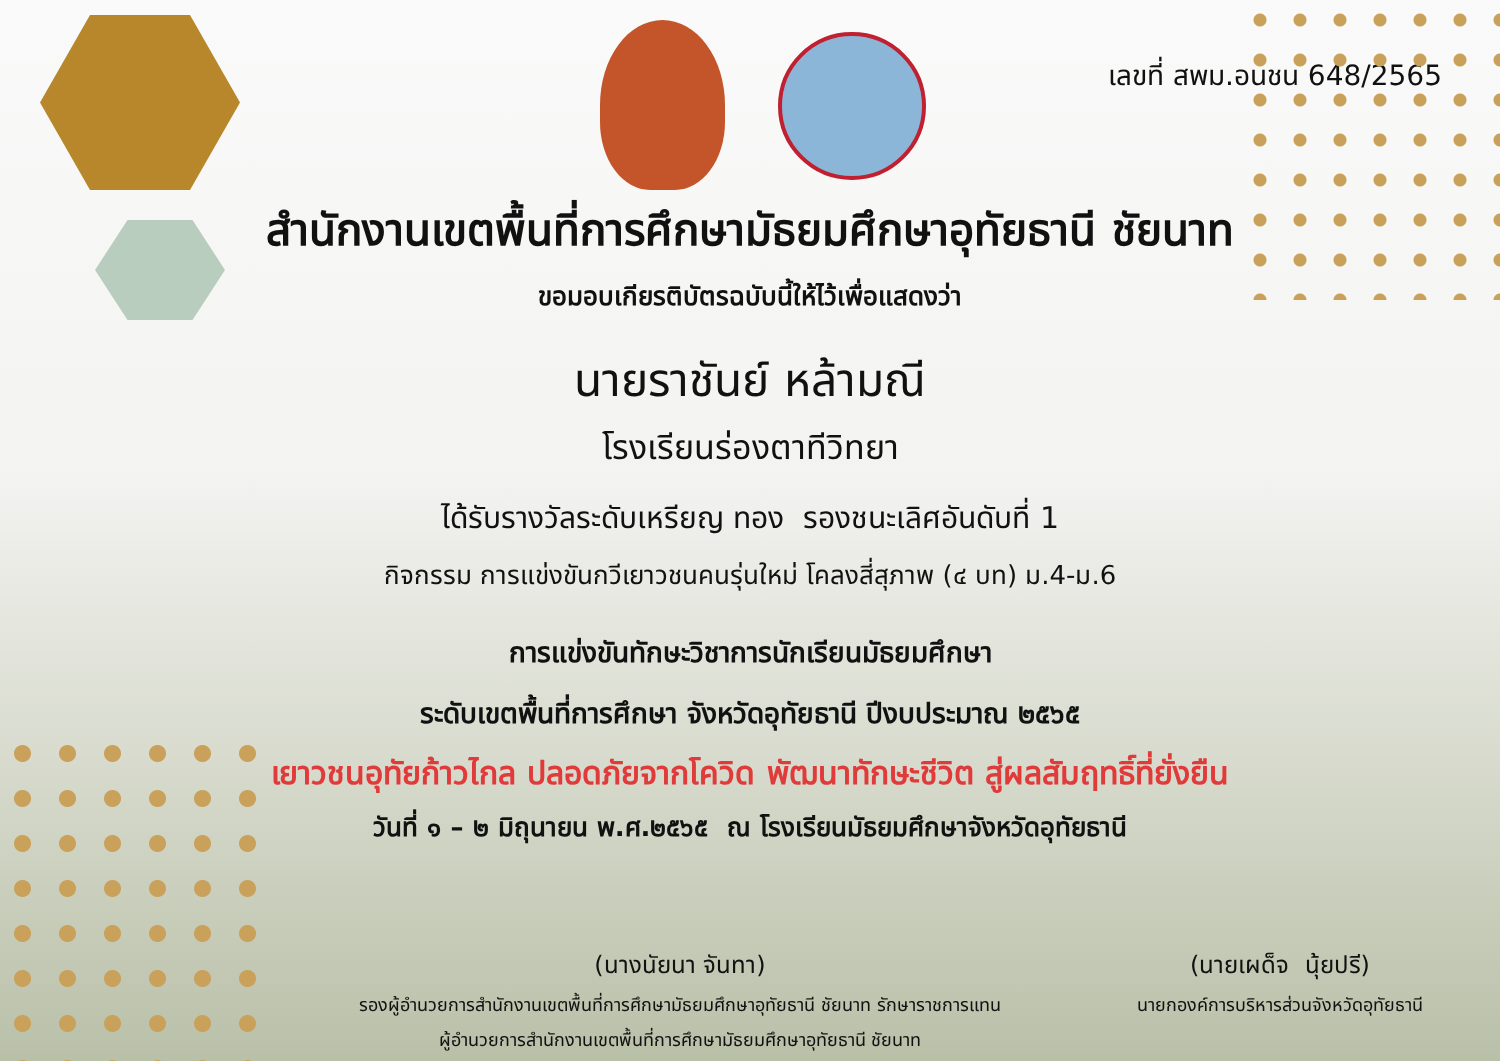เลขที่ สพม.อนชน 648/2565
สำนักงานเขตพื้นที่การศึกษามัธยมศึกษาอุทัยธานี ชัยนาท
ขอมอบเกียรติบัตรฉบับนี้ให้ไว้เพื่อแสดงว่า
นายราชันย์ หล้ามณี
โรงเรียนร่องตาทีวิทยา
ได้รับรางวัลระดับเหรียญ ทอง รองชนะเลิศอันดับที่ 1
กิจกรรม การแข่งขันกวีเยาวชนคนรุ่นใหม่ โคลงสี่สุภาพ (๔ บท) ม.4-ม.6
การแข่งขันทักษะวิชาการนักเรียนมัธยมศึกษา
ระดับเขตพื้นที่การศึกษา จังหวัดอุทัยธานี ปีงบประมาณ ๒๕๖๕
เยาวชนอุทัยก้าวไกล ปลอดภัยจากโควิด พัฒนาทักษะชีวิต สู่ผลสัมฤทธิ์ที่ยั่งยืน
วันที่ ๑ – ๒ มิถุนายน พ.ศ.๒๕๖๕ ณ โรงเรียนมัธยมศึกษาจังหวัดอุทัยธานี
(นางนัยนา จันทา)
รองผู้อำนวยการสำนักงานเขตพื้นที่การศึกษามัธยมศึกษาอุทัยธานี ชัยนาท รักษาราชการแทน
ผู้อำนวยการสำนักงานเขตพื้นที่การศึกษามัธยมศึกษาอุทัยธานี ชัยนาท
(นายเผด็จ นุ้ยปรี)
นายกองค์การบริหารส่วนจังหวัดอุทัยธานี